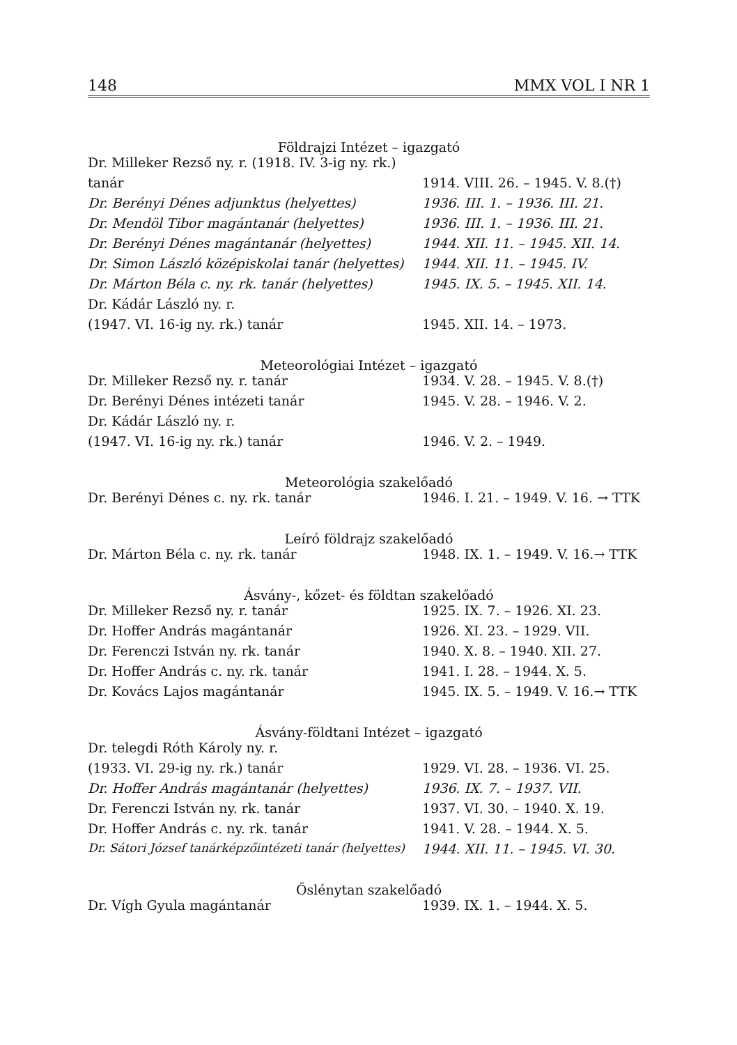148 MMX VOL I NR 1
Földrajzi Intézet – igazgató
| Dr. Milleker Rezső ny. r. (1918. IV. 3-ig ny. rk.) | |
| tanár | 1914. VIII. 26. – 1945. V. 8.(†) |
| Dr. Berényi Dénes adjunktus (helyettes) | 1936. III. 1. – 1936. III. 21. |
| Dr. Mendöl Tibor magántanár (helyettes) | 1936. III. 1. – 1936. III. 21. |
| Dr. Berényi Dénes magántanár (helyettes) | 1944. XII. 11. – 1945. XII. 14. |
| Dr. Simon László középiskolai tanár (helyettes) | 1944. XII. 11. – 1945. IV. |
| Dr. Márton Béla c. ny. rk. tanár (helyettes) | 1945. IX. 5. – 1945. XII. 14. |
| Dr. Kádár László ny. r. | |
| (1947. VI. 16-ig ny. rk.) tanár | 1945. XII. 14. – 1973. |
Meteorológiai Intézet – igazgató
| Dr. Milleker Rezső ny. r. tanár | 1934. V. 28. – 1945. V. 8.(†) |
| Dr. Berényi Dénes intézeti tanár | 1945. V. 28. – 1946. V. 2. |
| Dr. Kádár László ny. r. | |
| (1947. VI. 16-ig ny. rk.) tanár | 1946. V. 2. – 1949. |
Meteorológia szakelőadó
| Dr. Berényi Dénes c. ny. rk. tanár | 1946. I. 21. – 1949. V. 16. → TTK |
Leíró földrajz szakelőadó
| Dr. Márton Béla c. ny. rk. tanár | 1948. IX. 1. – 1949. V. 16.→ TTK |
Ásvány-, kőzet- és földtan szakelőadó
| Dr. Milleker Rezső ny. r. tanár | 1925. IX. 7. – 1926. XI. 23. |
| Dr. Hoffer András magántanár | 1926. XI. 23. – 1929. VII. |
| Dr. Ferenczi István ny. rk. tanár | 1940. X. 8. – 1940. XII. 27. |
| Dr. Hoffer András c. ny. rk. tanár | 1941. I. 28. – 1944. X. 5. |
| Dr. Kovács Lajos magántanár | 1945. IX. 5. – 1949. V. 16.→ TTK |
Ásvány-földtani Intézet – igazgató
| Dr. telegdi Róth Károly ny. r. | |
| (1933. VI. 29-ig ny. rk.) tanár | 1929. VI. 28. – 1936. VI. 25. |
| Dr. Hoffer András magántanár (helyettes) | 1936. IX. 7. – 1937. VII. |
| Dr. Ferenczi István ny. rk. tanár | 1937. VI. 30. – 1940. X. 19. |
| Dr. Hoffer András c. ny. rk. tanár | 1941. V. 28. – 1944. X. 5. |
| Dr. Sátori József tanárképzőintézeti tanár (helyettes) | 1944. XII. 11. – 1945. VI. 30. |
Őslénytan szakelőadó
| Dr. Vígh Gyula magántanár | 1939. IX. 1. – 1944. X. 5. |